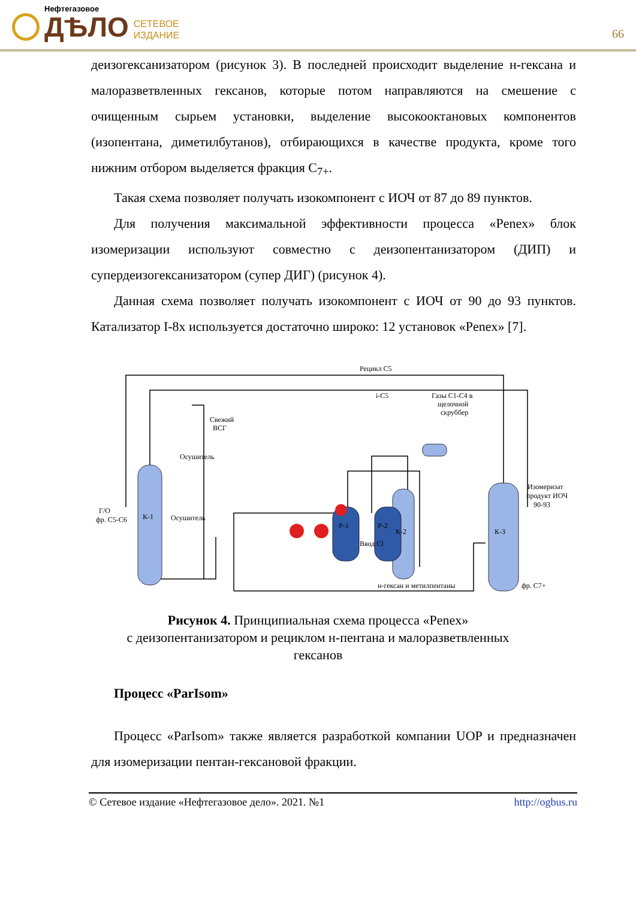Нефтегазовое
ДѢЛО
СЕТЕВОЕ
ИЗДАНИЕ
66
деизогексанизатором (рисунок 3). В последней происходит выделение н-гексана и малоразветвленных гексанов, которые потом направляются на смешение с очищенным сырьем установки, выделение высокооктановых компонентов (изопентана, диметилбутанов), отбирающихся в качестве продукта, кроме того нижним отбором выделяется фракция С<sub>7+</sub>.
Такая схема позволяет получать изокомпонент с ИОЧ от 87 до 89 пунктов.
Для получения максимальной эффективности процесса «Penex» блок изомеризации используют совместно с деизопентанизатором (ДИП) и супердеизогексанизатором (супер ДИГ) (рисунок 4).
Данная схема позволяет получать изокомпонент с ИОЧ от 90 до 93 пунктов. Катализатор I-8x используется достаточно широко: 12 установок «Penex» [7].
Рецикл С5
i-C5
Свежий
ВСГ
Осушитель
Осушитель
Г/О
фр. С5-С6
К-1
Р-1
Р-2
К-2
К-3
Ввод Cl
Газы С1-С4 в
щелочной
скруббер
Изомеризат
продукт ИОЧ
90-93
н-гексан и метилпентаны
фр. С7+
Рисунок 4. Принципиальная схема процесса «Penex»
с деизопентанизатором и рециклом н-пентана и малоразветвленных
гексанов
Процесс «ParIsom»
Процесс «ParIsom» также является разработкой компании UOP и предназначен для изомеризации пентан-гексановой фракции.
© Сетевое издание «Нефтегазовое дело». 2021. №1 http://ogbus.ru